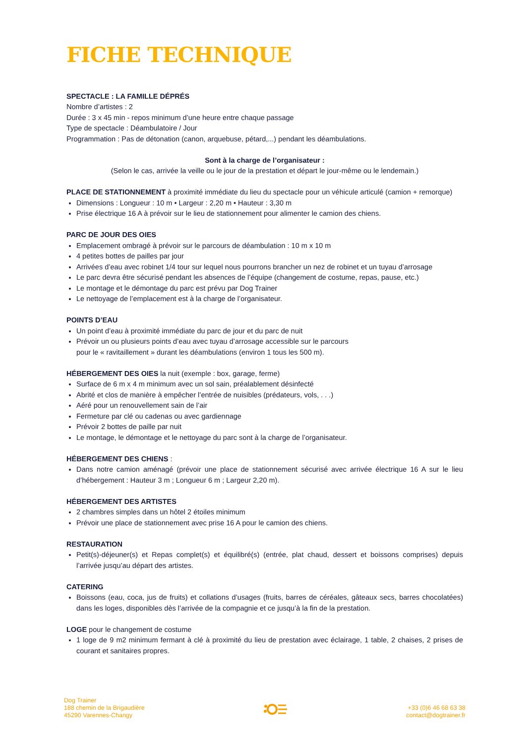FICHE TECHNIQUE
SPECTACLE : LA FAMILLE DÉPRÉS
Nombre d’artistes : 2
Durée : 3 x 45 min - repos minimum d’une heure entre chaque passage
Type de spectacle : Déambulatoire / Jour
Programmation : Pas de détonation (canon, arquebuse, pétard,...) pendant les déambulations.
Sont à la charge de l’organisateur :
(Selon le cas, arrivée la veille ou le jour de la prestation et départ le jour-même ou le lendemain.)
PLACE DE STATIONNEMENT à proximité immédiate du lieu du spectacle pour un véhicule articulé (camion + remorque)
Dimensions : Longueur : 10 m • Largeur : 2,20 m • Hauteur : 3,30 m
Prise électrique 16 A à prévoir sur le lieu de stationnement pour alimenter le camion des chiens.
PARC DE JOUR DES OIES
Emplacement ombragé à prévoir sur le parcours de déambulation : 10 m x 10 m
4 petites bottes de pailles par jour
Arrivées d’eau avec robinet 1/4 tour sur lequel nous pourrons brancher un nez de robinet et un tuyau d’arrosage
Le parc devra être sécurisé pendant les absences de l’équipe (changement de costume, repas, pause, etc.)
Le montage et le démontage du parc est prévu par Dog Trainer
Le nettoyage de l’emplacement est à la charge de l’organisateur.
POINTS D’EAU
Un point d’eau à proximité immédiate du parc de jour et du parc de nuit
Prévoir un ou plusieurs points d’eau avec tuyau d’arrosage accessible sur le parcours
pour le « ravitaillement » durant les déambulations (environ 1 tous les 500 m).
HÉBERGEMENT DES OIES la nuit (exemple : box, garage, ferme)
Surface de 6 m x 4 m minimum avec un sol sain, préalablement désinfecté
Abrité et clos de manière à empêcher l’entrée de nuisibles (prédateurs, vols, . . .)
Aéré pour un renouvellement sain de l’air
Fermeture par clé ou cadenas ou avec gardiennage
Prévoir 2 bottes de paille par nuit
Le montage, le démontage et le nettoyage du parc sont à la charge de l’organisateur.
HÉBERGEMENT DES CHIENS :
Dans notre camion aménagé (prévoir une place de stationnement sécurisé avec arrivée électrique 16 A sur le lieu d’hébergement : Hauteur 3 m ; Longueur 6 m ; Largeur 2,20 m).
HÉBERGEMENT DES ARTISTES
2 chambres simples dans un hôtel 2 étoiles minimum
Prévoir une place de stationnement avec prise 16 A pour le camion des chiens.
RESTAURATION
Petit(s)-déjeuner(s) et Repas complet(s) et équilibré(s) (entrée, plat chaud, dessert et boissons comprises) depuis l’arrivée jusqu’au départ des artistes.
CATERING
Boissons (eau, coca, jus de fruits) et collations d’usages (fruits, barres de céréales, gâteaux secs, barres chocolatées) dans les loges, disponibles dès l’arrivée de la compagnie et ce jusqu’à la fin de la prestation.
LOGE pour le changement de costume
1 loge de 9 m2 minimum fermant à clé à proximité du lieu de prestation avec éclairage, 1 table, 2 chaises, 2 prises de courant et sanitaires propres.
Dog Trainer
188 chemin de la Brigaudière
45290 Varennes-Changy
+33 (0)6 46 68 63 38
contact@dogtrainer.fr